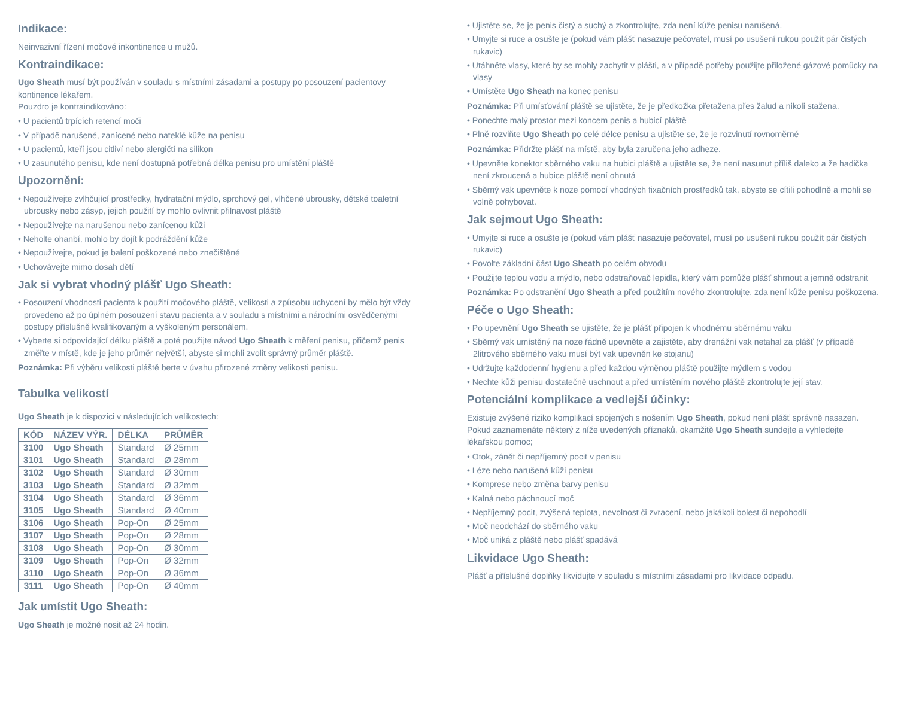Indikace:
Neinvazivní řízení močové inkontinence u mužů.
Kontraindikace:
Ugo Sheath musí být používán v souladu s místními zásadami a postupy po posouzení pacientovy kontinence lékařem.
Pouzdro je kontraindikováno:
• U pacientů trpících retencí moči
• V případě narušené, zanícené nebo nateklé kůže na penisu
• U pacientů, kteří jsou citliví nebo alergičtí na silikon
• U zasunutého penisu, kde není dostupná potřebná délka penisu pro umístění pláště
Upozornění:
• Nepoužívejte zvlhčující prostředky, hydratační mýdlo, sprchový gel, vlhčené ubrousky, dětské toaletní ubrousky nebo zásyp, jejich použití by mohlo ovlivnit přilnavost pláště
• Nepoužívejte na narušenou nebo zanícenou kůži
• Neholte ohanbí, mohlo by dojít k podráždění kůže
• Nepoužívejte, pokud je balení poškozené nebo znečištěné
• Uchovávejte mimo dosah dětí
Jak si vybrat vhodný plášť Ugo Sheath:
• Posouzení vhodnosti pacienta k použití močového pláště, velikosti a způsobu uchycení by mělo být vždy provedeno až po úplném posouzení stavu pacienta a v souladu s místními a národními osvědčenými postupy příslušně kvalifikovaným a vyškoleným personálem.
• Vyberte si odpovídající délku pláště a poté použijte návod Ugo Sheath k měření penisu, přičemž penis změřte v místě, kde je jeho průměr největší, abyste si mohli zvolit správný průměr pláště.
Poznámka: Při výběru velikosti pláště berte v úvahu přirozené změny velikosti penisu.
Tabulka velikostí
Ugo Sheath je k dispozici v následujících velikostech:
| KÓD | NÁZEV VÝR. | DÉLKA | PRŮMĚR |
| --- | --- | --- | --- |
| 3100 | Ugo Sheath | Standard | Ø 25mm |
| 3101 | Ugo Sheath | Standard | Ø 28mm |
| 3102 | Ugo Sheath | Standard | Ø 30mm |
| 3103 | Ugo Sheath | Standard | Ø 32mm |
| 3104 | Ugo Sheath | Standard | Ø 36mm |
| 3105 | Ugo Sheath | Standard | Ø 40mm |
| 3106 | Ugo Sheath | Pop-On | Ø 25mm |
| 3107 | Ugo Sheath | Pop-On | Ø 28mm |
| 3108 | Ugo Sheath | Pop-On | Ø 30mm |
| 3109 | Ugo Sheath | Pop-On | Ø 32mm |
| 3110 | Ugo Sheath | Pop-On | Ø 36mm |
| 3111 | Ugo Sheath | Pop-On | Ø 40mm |
Jak umístit Ugo Sheath:
Ugo Sheath je možné nosit až 24 hodin.
• Ujistěte se, že je penis čistý a suchý a zkontrolujte, zda není kůže penisu narušená.
• Umyjte si ruce a osušte je (pokud vám plášť nasazuje pečovatel, musí po usušení rukou použít pár čistých rukavic)
• Utáhněte vlasy, které by se mohly zachytit v plášti, a v případě potřeby použijte přiložené gázové pomůcky na vlasy
• Umístěte Ugo Sheath na konec penisu
Poznámka: Při umísťování pláště se ujistěte, že je předkožka přetažena přes žalud a nikoli stažena.
• Ponechte malý prostor mezi koncem penis a hubicí pláště
• Plně rozviňte Ugo Sheath po celé délce penisu a ujistěte se, že je rozvinutí rovnoměrné
Poznámka: Přidržte plášť na místě, aby byla zaručena jeho adheze.
• Upevněte konektor sběrného vaku na hubici pláště a ujistěte se, že není nasunut příliš daleko a že hadička není zkroucená a hubice pláště není ohnutá
• Sběrný vak upevněte k noze pomocí vhodných fixačních prostředků tak, abyste se cítili pohodlně a mohli se volně pohybovat.
Jak sejmout Ugo Sheath:
• Umyjte si ruce a osušte je (pokud vám plášť nasazuje pečovatel, musí po usušení rukou použít pár čistých rukavic)
• Povolte základní část Ugo Sheath po celém obvodu
• Použijte teplou vodu a mýdlo, nebo odstraňovač lepidla, který vám pomůže plášť shrnout a jemně odstranit
Poznámka: Po odstranění Ugo Sheath a před použitím nového zkontrolujte, zda není kůže penisu poškozena.
Péče o Ugo Sheath:
• Po upevnění Ugo Sheath se ujistěte, že je plášť připojen k vhodnému sběrnému vaku
• Sběrný vak umístěný na noze řádně upevněte a zajistěte, aby drenážní vak netahal za plášť (v případě 2litrového sběrného vaku musí být vak upevněn ke stojanu)
• Udržujte každodenní hygienu a před každou výměnou pláště použijte mýdlem s vodou
• Nechte kůži penisu dostatečně uschnout a před umístěním nového pláště zkontrolujte její stav.
Potenciální komplikace a vedlejší účinky:
Existuje zvýšené riziko komplikací spojených s nošením Ugo Sheath, pokud není plášť správně nasazen.
Pokud zaznamenáte některý z níže uvedených příznaků, okamžitě Ugo Sheath sundejte a vyhledejte lékařskou pomoc;
• Otok, zánět či nepříjemný pocit v penisu
• Léze nebo narušená kůži penisu
• Komprese nebo změna barvy penisu
• Kalná nebo páchnoucí moč
• Nepříjemný pocit, zvýšená teplota, nevolnost či zvracení, nebo jakákoli bolest či nepohodlí
• Moč neodchází do sběrného vaku
• Moč uniká z pláště nebo plášť spadává
Likvidace Ugo Sheath:
Plášť a příslušné doplňky likvidujte v souladu s místními zásadami pro likvidace odpadu.